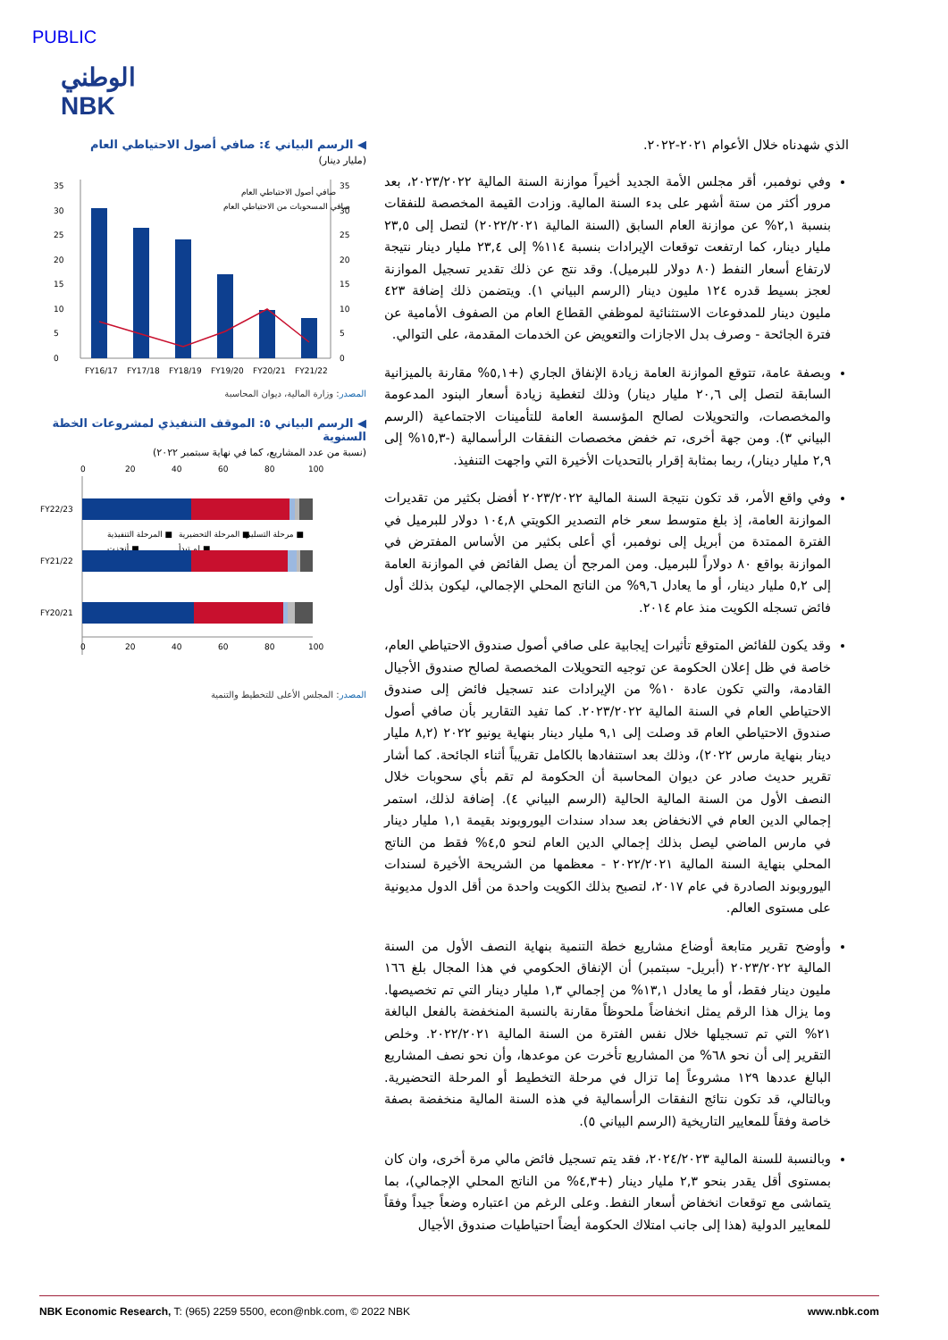PUBLIC
الوطني
NBK
الذي شهدناه خلال الأعوام ٢٠٢١-٢٠٢٢.
وفي نوفمبر، أقر مجلس الأمة الجديد أخيراً موازنة السنة المالية ٢٠٢٣/٢٠٢٢، بعد مرور أكثر من ستة أشهر على بدء السنة المالية. وزادت القيمة المخصصة للنفقات بنسبة ٢,١% عن موازنة العام السابق (السنة المالية ٢٠٢٢/٢٠٢١) لتصل إلى ٢٣,٥ مليار دينار، كما ارتفعت توقعات الإيرادات بنسبة ١١٤% إلى ٢٣,٤ مليار دينار نتيجة لارتفاع أسعار النفط (٨٠ دولار للبرميل). وقد نتج عن ذلك تقدير تسجيل الموازنة لعجز بسيط قدره ١٢٤ مليون دينار (الرسم البياني ١). ويتضمن ذلك إضافة ٤٢٣ مليون دينار للمدفوعات الاستثنائية لموظفي القطاع العام من الصفوف الأمامية عن فترة الجائحة - وصرف بدل الاجازات والتعويض عن الخدمات المقدمة، على التوالي.
وبصفة عامة، تتوقع الموازنة العامة زيادة الإنفاق الجاري (+٥,١% مقارنة بالميزانية السابقة لتصل إلى ٢٠,٦ مليار دينار) وذلك لتغطية زيادة أسعار البنود المدعومة والمخصصات، والتحويلات لصالح المؤسسة العامة للتأمينات الاجتماعية (الرسم البياني ٣). ومن جهة أخرى، تم خفض مخصصات النفقات الرأسمالية (-١٥,٣% إلى ٢,٩ مليار دينار)، ربما بمثابة إقرار بالتحديات الأخيرة التي واجهت التنفيذ.
وفي واقع الأمر، قد تكون نتيجة السنة المالية ٢٠٢٣/٢٠٢٢ أفضل بكثير من تقديرات الموازنة العامة، إذ بلغ متوسط سعر خام التصدير الكويتي ١٠٤,٨ دولار للبرميل في الفترة الممتدة من أبريل إلى نوفمبر، أي أعلى بكثير من الأساس المفترض في الموازنة بواقع ٨٠ دولاراً للبرميل. ومن المرجح أن يصل الفائض في الموازنة العامة إلى ٥,٢ مليار دينار، أو ما يعادل ٩,٦% من الناتج المحلي الإجمالي، ليكون بذلك أول فائض تسجله الكويت منذ عام ٢٠١٤.
وقد يكون للفائض المتوقع تأثيرات إيجابية على صافي أصول صندوق الاحتياطي العام، خاصة في ظل إعلان الحكومة عن توجيه التحويلات المخصصة لصالح صندوق الأجيال القادمة، والتي تكون عادة ١٠% من الإيرادات عند تسجيل فائض إلى صندوق الاحتياطي العام في السنة المالية ٢٠٢٣/٢٠٢٢. كما تفيد التقارير بأن صافي أصول صندوق الاحتياطي العام قد وصلت إلى ٩,١ مليار دينار بنهاية يونيو ٢٠٢٢ (٨,٢ مليار دينار بنهاية مارس ٢٠٢٢)، وذلك بعد استنفادها بالكامل تقريباً أثناء الجائحة. كما أشار تقرير حديث صادر عن ديوان المحاسبة أن الحكومة لم تقم بأي سحوبات خلال النصف الأول من السنة المالية الحالية (الرسم البياني ٤). إضافة لذلك، استمر إجمالي الدين العام في الانخفاض بعد سداد سندات اليوروبوند بقيمة ١,١ مليار دينار في مارس الماضي ليصل بذلك إجمالي الدين العام لنحو ٤,٥% فقط من الناتج المحلي بنهاية السنة المالية ٢٠٢٢/٢٠٢١ - معظمها من الشريحة الأخيرة لسندات اليوروبوند الصادرة في عام ٢٠١٧، لتصبح بذلك الكويت واحدة من أقل الدول مديونية على مستوى العالم.
وأوضح تقرير متابعة أوضاع مشاريع خطة التنمية بنهاية النصف الأول من السنة المالية ٢٠٢٣/٢٠٢٢ (أبريل- سبتمبر) أن الإنفاق الحكومي في هذا المجال بلغ ١٦٦ مليون دينار فقط، أو ما يعادل ١٣,١% من إجمالي ١,٣ مليار دينار التي تم تخصيصها. وما يزال هذا الرقم يمثل انخفاضاً ملحوظاً مقارنة بالنسبة المنخفضة بالفعل البالغة ٢١% التي تم تسجيلها خلال نفس الفترة من السنة المالية ٢٠٢٢/٢٠٢١. وخلص التقرير إلى أن نحو ٦٨% من المشاريع تأخرت عن موعدها، وأن نحو نصف المشاريع البالغ عددها ١٢٩ مشروعاً إما تزال في مرحلة التخطيط أو المرحلة التحضيرية. وبالتالي، قد تكون نتائج النفقات الرأسمالية في هذه السنة المالية منخفضة بصفة خاصة وفقاً للمعايير التاريخية (الرسم البياني ٥).
وبالنسبة للسنة المالية ٢٠٢٤/٢٠٢٣، فقد يتم تسجيل فائض مالي مرة أخرى، وان كان بمستوى أقل يقدر بنحو ٢,٣ مليار دينار (+٤,٣% من الناتج المحلي الإجمالي)، بما يتماشى مع توقعات انخفاض أسعار النفط. وعلى الرغم من اعتباره وضعاً جيداً وفقاً للمعايير الدولية (هذا إلى جانب امتلاك الحكومة أيضاً احتياطيات صندوق الأجيال
◀ الرسم البياني ٤: صافي أصول الاحتياطي العام
(مليار دينار)
0
5
10
15
20
25
30
35
0
5
10
15
20
25
30
35
FY16/17
FY17/18
FY18/19
FY19/20
FY20/21
FY21/22
صافي أصول الاحتياطي العام
صافي المسحوبات من الاحتياطي العام
المصدر: وزارة المالية، ديوان المحاسبة
◀ الرسم البياني ٥: الموقف التنفيذي لمشروعات الخطة السنوية
(نسبة من عدد المشاريع، كما في نهاية سبتمبر ٢٠٢٢)
0
20
40
60
80
100
FY22/23
المرحلة التنفيذية ■
المرحلة التحضيرية ■
مرحلة التسليم ■
أنجزت ■
لم تبدأ ■
FY21/22
FY20/21
0
20
40
60
80
100
المصدر: المجلس الأعلى للتخطيط والتنمية
NBK Economic Research, T: (965) 2259 5500, econ@nbk.com, © 2022 NBK
www.nbk.com